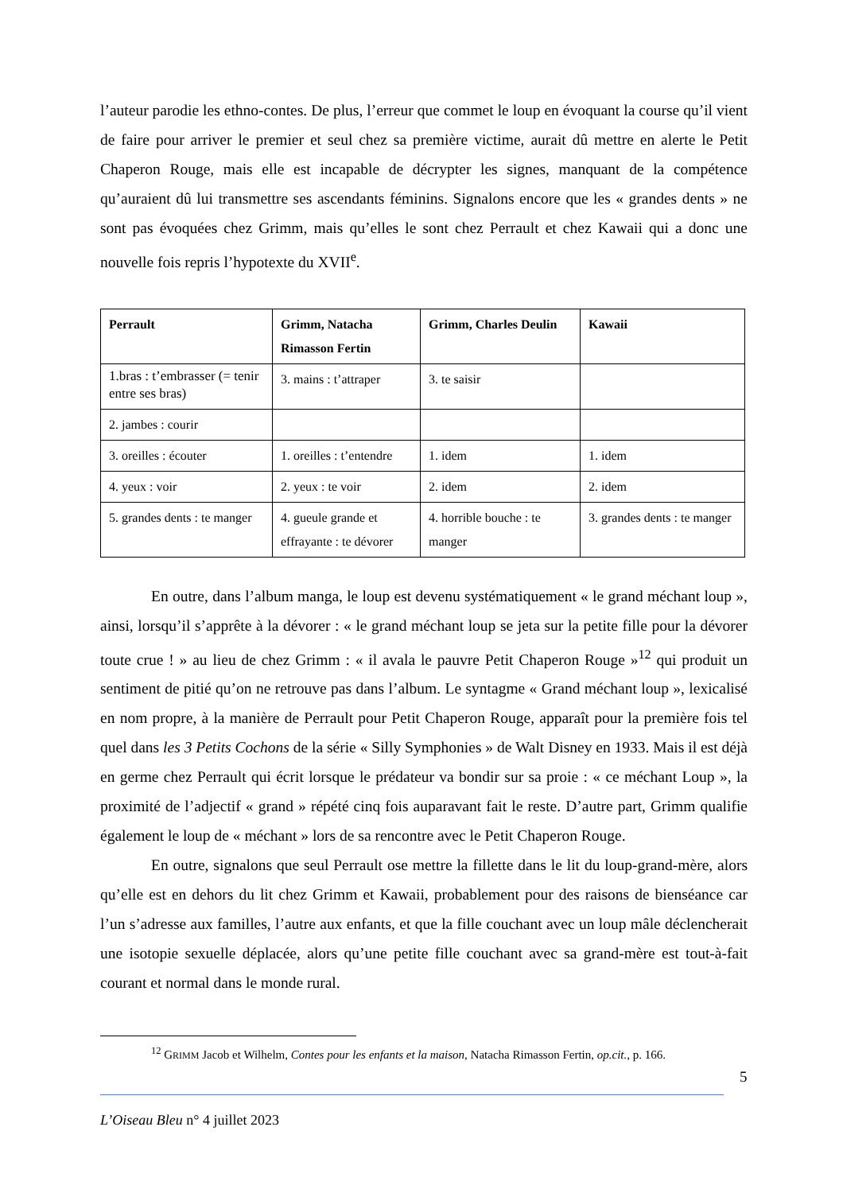l’auteur parodie les ethno-contes. De plus, l’erreur que commet le loup en évoquant la course qu’il vient de faire pour arriver le premier et seul chez sa première victime, aurait dû mettre en alerte le Petit Chaperon Rouge, mais elle est incapable de décrypter les signes, manquant de la compétence qu’auraient dû lui transmettre ses ascendants féminins. Signalons encore que les « grandes dents » ne sont pas évoquées chez Grimm, mais qu’elles le sont chez Perrault et chez Kawaii qui a donc une nouvelle fois repris l’hypotexte du XVII<sup>e</sup>.
| Perrault | Grimm, Natacha Rimasson Fertin | Grimm, Charles Deulin | Kawaii |
| --- | --- | --- | --- |
| 1.bras : t’embrasser (= tenir entre ses bras) | 3. mains : t’attraper | 3. te saisir | |
| 2. jambes : courir | | | |
| 3. oreilles : écouter | 1. oreilles : t’entendre | 1. idem | 1. idem |
| 4. yeux : voir | 2. yeux : te voir | 2. idem | 2. idem |
| 5. grandes dents : te manger | 4. gueule grande et effrayante : te dévorer | 4. horrible bouche : te manger | 3. grandes dents : te manger |
En outre, dans l’album manga, le loup est devenu systématiquement « le grand méchant loup », ainsi, lorsqu’il s’apprête à la dévorer : « le grand méchant loup se jeta sur la petite fille pour la dévorer toute crue ! » au lieu de chez Grimm : « il avala le pauvre Petit Chaperon Rouge »<sup>12</sup> qui produit un sentiment de pitié qu’on ne retrouve pas dans l’album. Le syntagme « Grand méchant loup », lexicalisé en nom propre, à la manière de Perrault pour Petit Chaperon Rouge, apparaît pour la première fois tel quel dans les 3 Petits Cochons de la série « Silly Symphonies » de Walt Disney en 1933. Mais il est déjà en germe chez Perrault qui écrit lorsque le prédateur va bondir sur sa proie : « ce méchant Loup », la proximité de l’adjectif « grand » répété cinq fois auparavant fait le reste. D’autre part, Grimm qualifie également le loup de « méchant » lors de sa rencontre avec le Petit Chaperon Rouge.
En outre, signalons que seul Perrault ose mettre la fillette dans le lit du loup-grand-mère, alors qu’elle est en dehors du lit chez Grimm et Kawaii, probablement pour des raisons de bienséance car l’un s’adresse aux familles, l’autre aux enfants, et que la fille couchant avec un loup mâle déclencherait une isotopie sexuelle déplacée, alors qu’une petite fille couchant avec sa grand-mère est tout-à-fait courant et normal dans le monde rural.
<sup>12</sup> GRIMM Jacob et Wilhelm, Contes pour les enfants et la maison, Natacha Rimasson Fertin, op.cit., p. 166.
5
L’Oiseau Bleu n° 4 juillet 2023